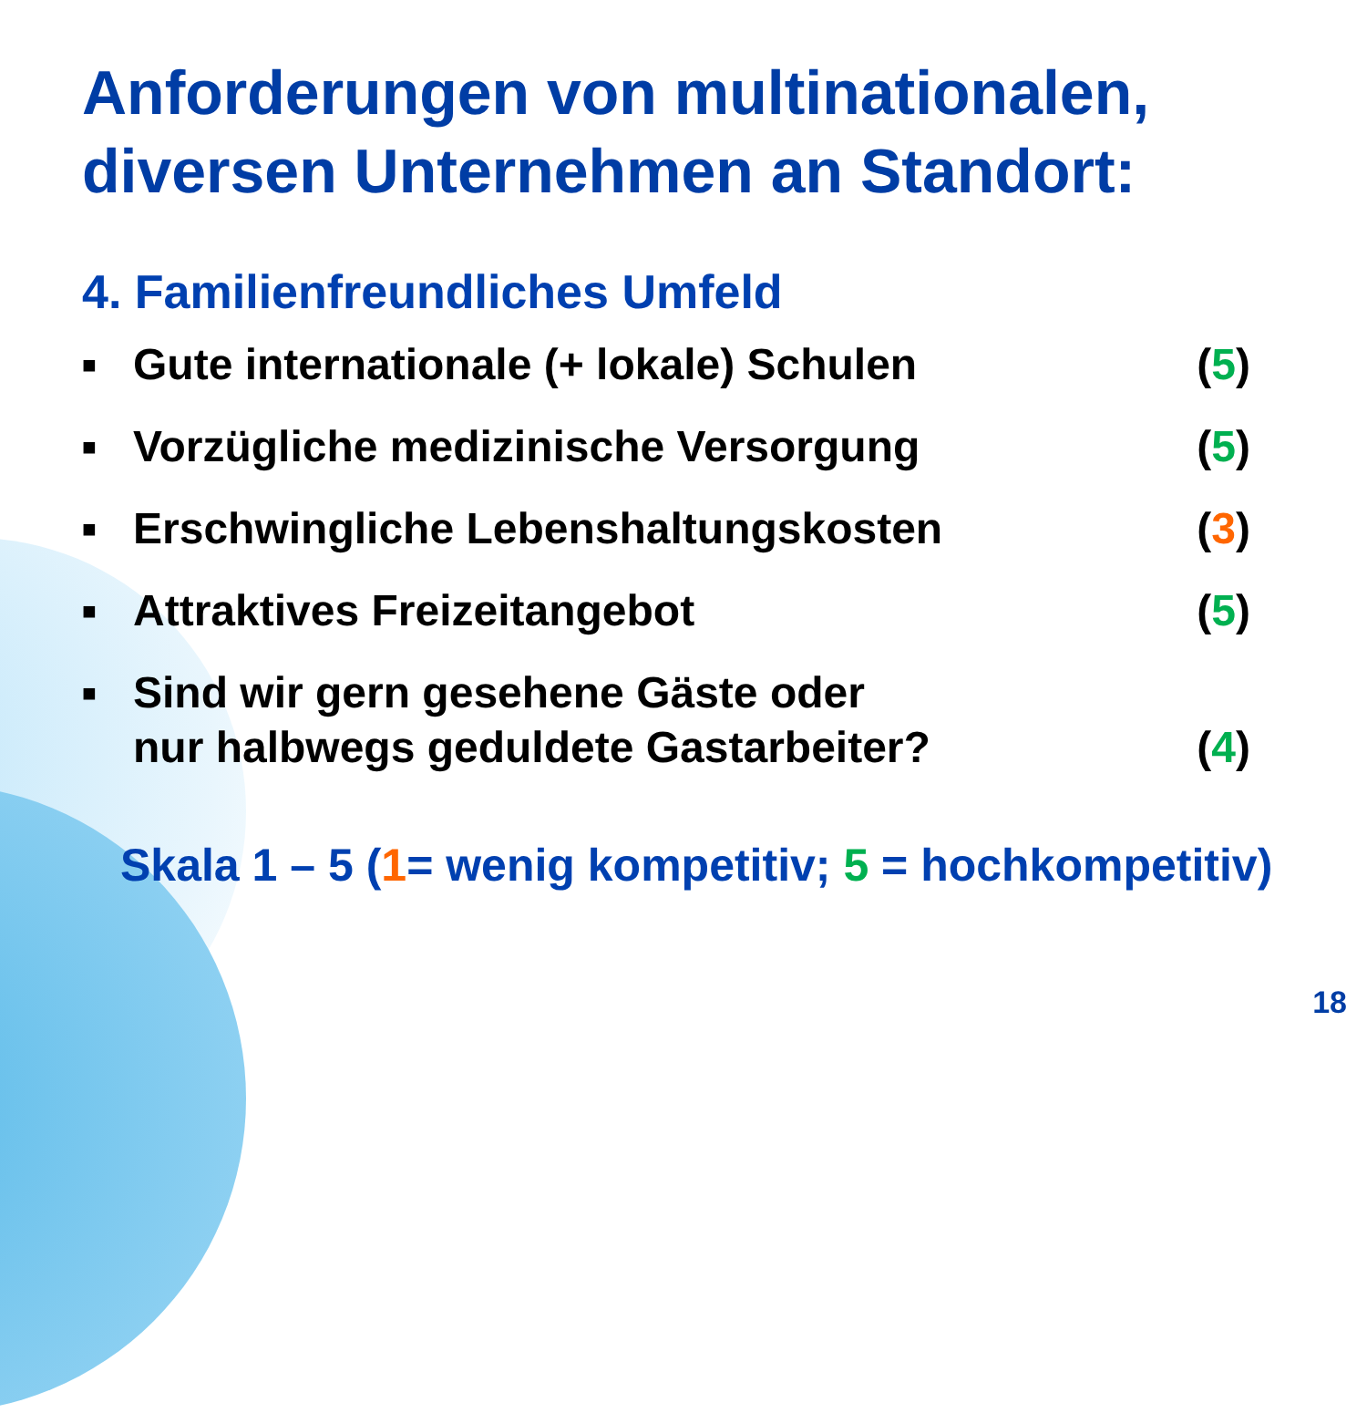Anforderungen von multinationalen, diversen Unternehmen an Standort:
4. Familienfreundliches Umfeld
■ Gute internationale (+ lokale) Schulen (5)
■ Vorzügliche medizinische Versorgung (5)
■ Erschwingliche Lebenshaltungskosten (3)
■ Attraktives Freizeitangebot (5)
■ Sind wir gern gesehene Gäste oder
nur halbwegs geduldete Gastarbeiter? (4)
Skala 1 – 5 (1= wenig kompetitiv; 5 = hochkompetitiv)
18